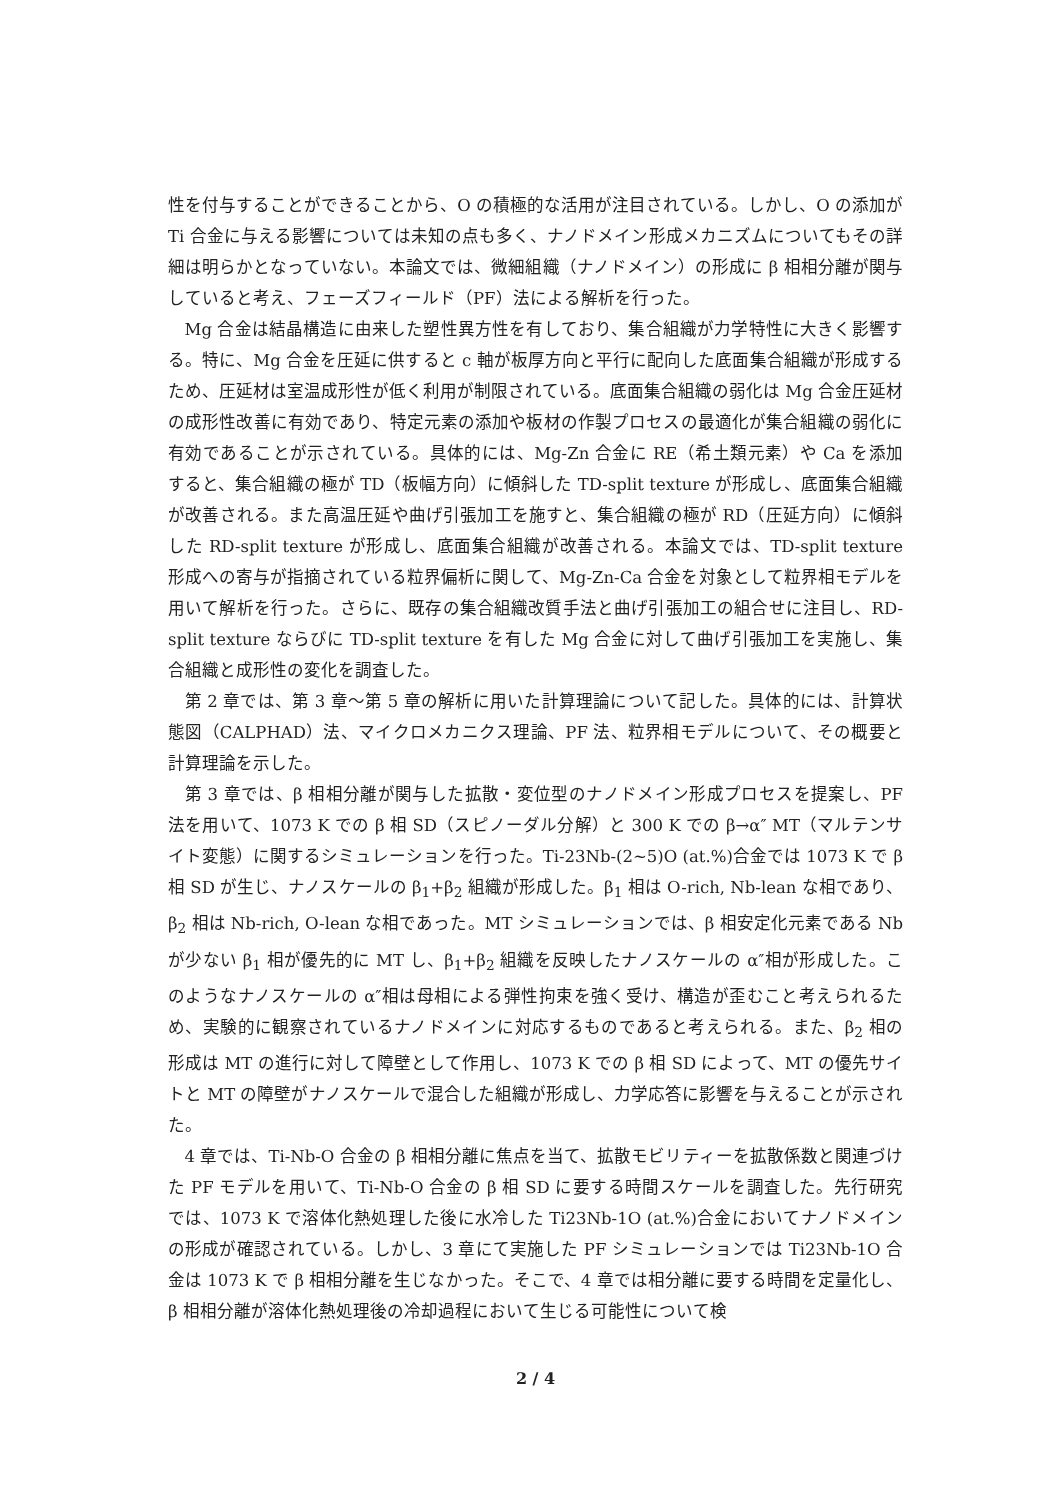性を付与することができることから、O の積極的な活用が注目されている。しかし、O の添加が Ti 合金に与える影響については未知の点も多く、ナノドメイン形成メカニズムについてもその詳細は明らかとなっていない。本論文では、微細組織（ナノドメイン）の形成に β 相相分離が関与していると考え、フェーズフィールド（PF）法による解析を行った。
Mg 合金は結晶構造に由来した塑性異方性を有しており、集合組織が力学特性に大きく影響する。特に、Mg 合金を圧延に供すると c 軸が板厚方向と平行に配向した底面集合組織が形成するため、圧延材は室温成形性が低く利用が制限されている。底面集合組織の弱化は Mg 合金圧延材の成形性改善に有効であり、特定元素の添加や板材の作製プロセスの最適化が集合組織の弱化に有効であることが示されている。具体的には、Mg-Zn 合金に RE（希土類元素）や Ca を添加すると、集合組織の極が TD（板幅方向）に傾斜した TD-split texture が形成し、底面集合組織が改善される。また高温圧延や曲げ引張加工を施すと、集合組織の極が RD（圧延方向）に傾斜した RD-split texture が形成し、底面集合組織が改善される。本論文では、TD-split texture 形成への寄与が指摘されている粒界偏析に関して、Mg-Zn-Ca 合金を対象として粒界相モデルを用いて解析を行った。さらに、既存の集合組織改質手法と曲げ引張加工の組合せに注目し、RD-split texture ならびに TD-split texture を有した Mg 合金に対して曲げ引張加工を実施し、集合組織と成形性の変化を調査した。
第 2 章では、第 3 章～第 5 章の解析に用いた計算理論について記した。具体的には、計算状態図（CALPHAD）法、マイクロメカニクス理論、PF 法、粒界相モデルについて、その概要と計算理論を示した。
第 3 章では、β 相相分離が関与した拡散・変位型のナノドメイン形成プロセスを提案し、PF 法を用いて、1073 K での β 相 SD（スピノーダル分解）と 300 K での β→α″ MT（マルテンサイト変態）に関するシミュレーションを行った。Ti-23Nb-(2~5)O (at.%)合金では 1073 K で β 相 SD が生じ、ナノスケールの β<sub>1</sub>+β<sub>2</sub> 組織が形成した。β<sub>1</sub> 相は O-rich, Nb-lean な相であり、β<sub>2</sub> 相は Nb-rich, O-lean な相であった。MT シミュレーションでは、β 相安定化元素である Nb が少ない β<sub>1</sub> 相が優先的に MT し、β<sub>1</sub>+β<sub>2</sub> 組織を反映したナノスケールの α″相が形成した。このようなナノスケールの α″相は母相による弾性拘束を強く受け、構造が歪むこと考えられるため、実験的に観察されているナノドメインに対応するものであると考えられる。また、β<sub>2</sub> 相の形成は MT の進行に対して障壁として作用し、1073 K での β 相 SD によって、MT の優先サイトと MT の障壁がナノスケールで混合した組織が形成し、力学応答に影響を与えることが示された。
4 章では、Ti-Nb-O 合金の β 相相分離に焦点を当て、拡散モビリティーを拡散係数と関連づけた PF モデルを用いて、Ti-Nb-O 合金の β 相 SD に要する時間スケールを調査した。先行研究では、1073 K で溶体化熱処理した後に水冷した Ti23Nb-1O (at.%)合金においてナノドメインの形成が確認されている。しかし、3 章にて実施した PF シミュレーションでは Ti23Nb-1O 合金は 1073 K で β 相相分離を生じなかった。そこで、4 章では相分離に要する時間を定量化し、β 相相分離が溶体化熱処理後の冷却過程において生じる可能性について検
2 / 4